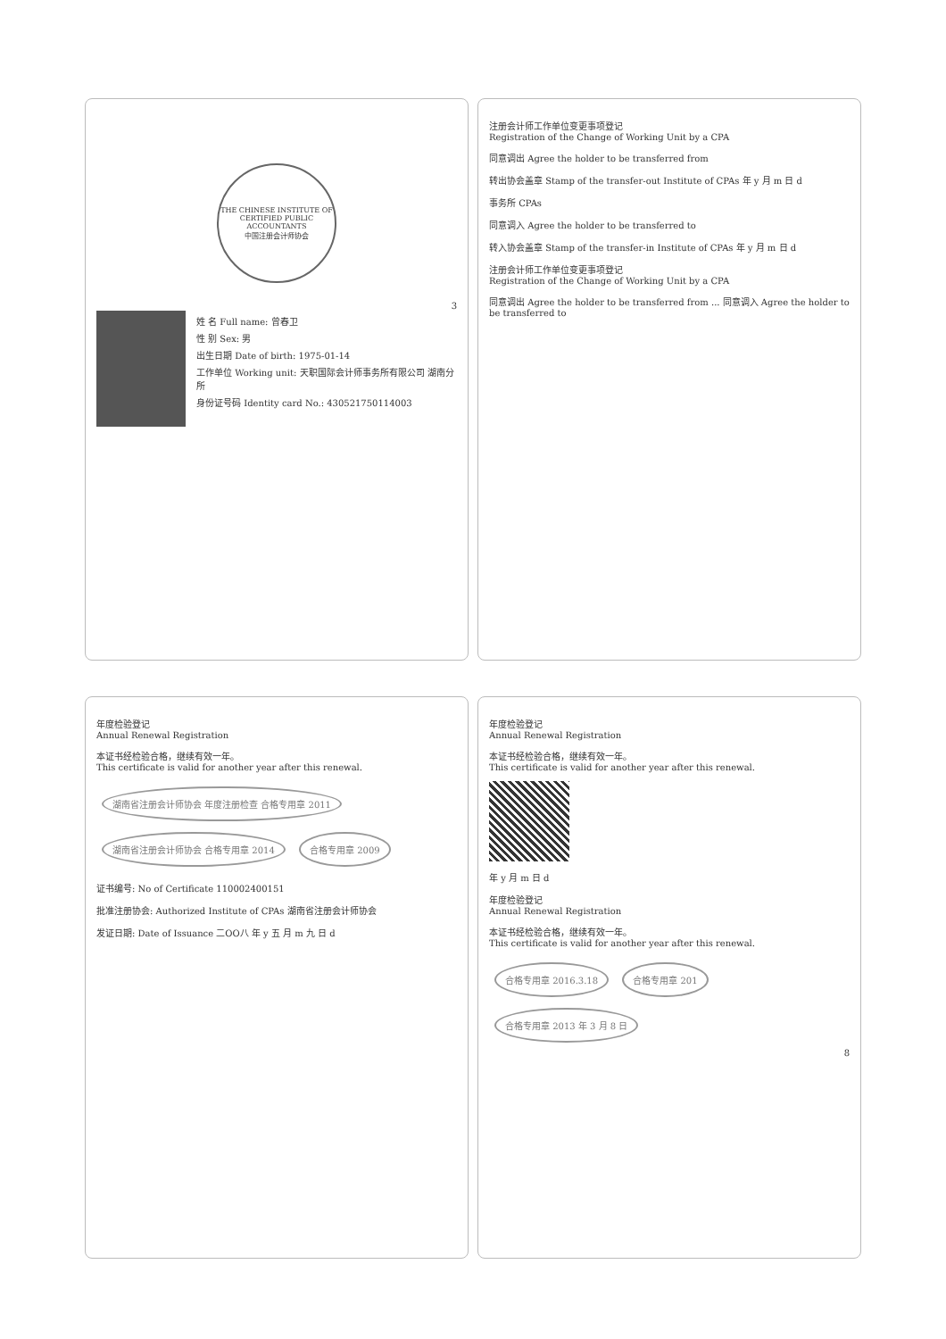THE CHINESE INSTITUTE OF CERTIFIED PUBLIC ACCOUNTANTS
中国注册会计师协会
3
姓 名 Full name: 曾春卫
性 别 Sex: 男
出生日期 Date of birth: 1975-01-14
工作单位 Working unit: 天职国际会计师事务所有限公司 湖南分所
身份证号码 Identity card No.: 430521750114003
注册会计师工作单位变更事项登记
Registration of the Change of Working Unit by a CPA
同意调出 Agree the holder to be transferred from
转出协会盖章 Stamp of the transfer-out Institute of CPAs 年 y 月 m 日 d
事务所 CPAs
同意调入 Agree the holder to be transferred to
转入协会盖章 Stamp of the transfer-in Institute of CPAs 年 y 月 m 日 d
注册会计师工作单位变更事项登记
Registration of the Change of Working Unit by a CPA
同意调出 Agree the holder to be transferred from ... 同意调入 Agree the holder to be transferred to
年度检验登记
Annual Renewal Registration
本证书经检验合格，继续有效一年。
This certificate is valid for another year after this renewal.
湖南省注册会计师协会 年度注册检查 合格专用章 2011 湖南省注册会计师协会 合格专用章 2014 合格专用章 2009
证书编号: No of Certificate 110002400151
批准注册协会: Authorized Institute of CPAs 湖南省注册会计师协会
发证日期: Date of Issuance 二OO八 年 y 五 月 m 九 日 d
年度检验登记
Annual Renewal Registration
本证书经检验合格，继续有效一年。
This certificate is valid for another year after this renewal.
年 y 月 m 日 d
年度检验登记
Annual Renewal Registration
本证书经检验合格，继续有效一年。
This certificate is valid for another year after this renewal.
合格专用章 2016.3.18 合格专用章 201 合格专用章 2013 年 3 月 8 日
8